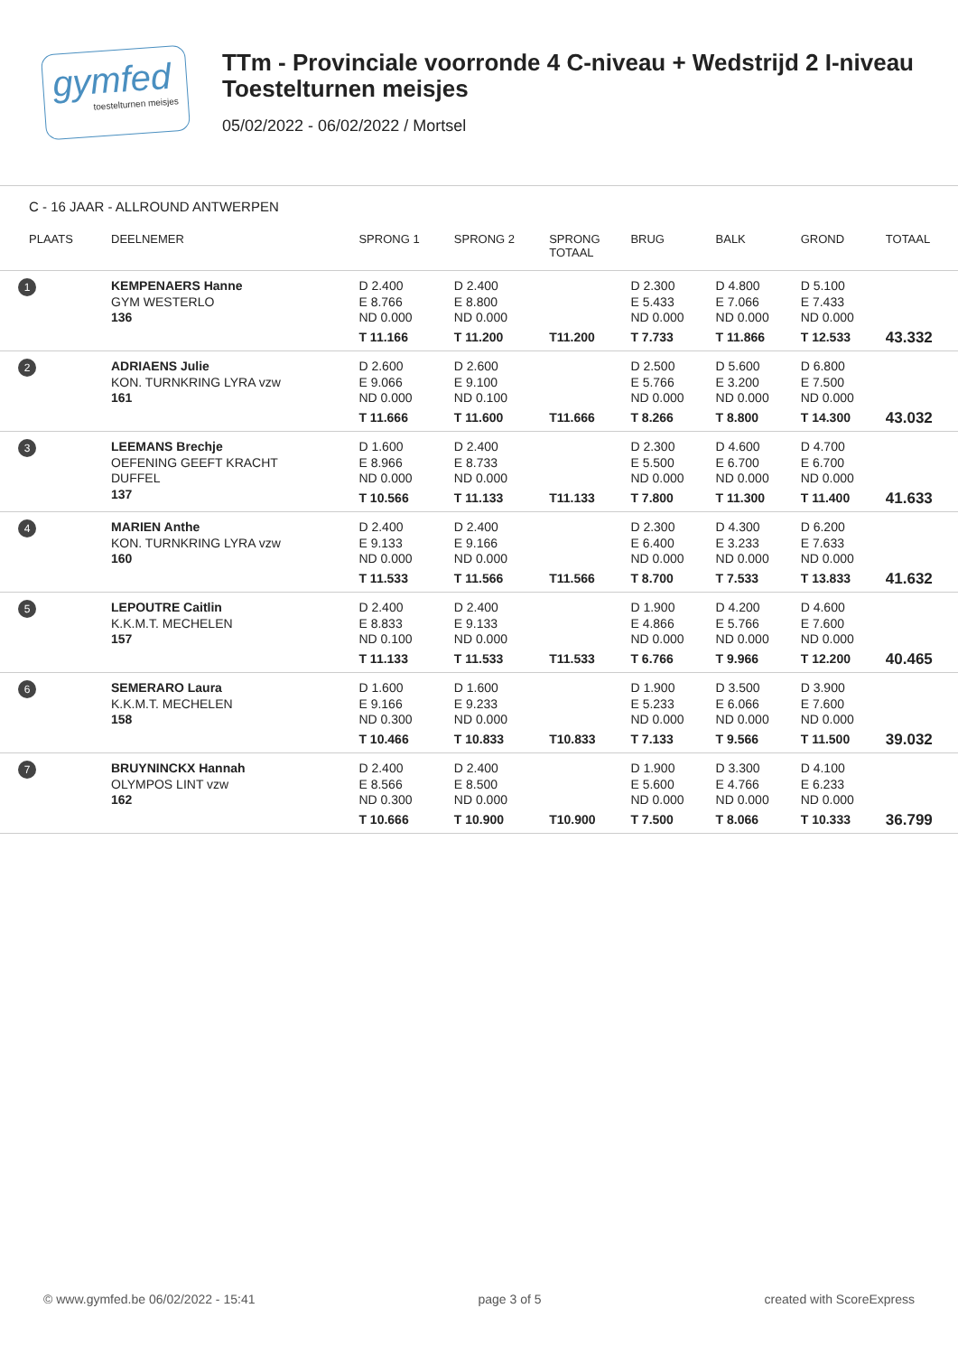gymfed
toestelturnen meisjes
TTm - Provinciale voorronde 4 C-niveau + Wedstrijd 2 I-niveau
Toestelturnen meisjes
05/02/2022 - 06/02/2022 / Mortsel
C - 16 JAAR - ALLROUND ANTWERPEN
| PLAATS | DEELNEMER | SPRONG 1 | SPRONG 2 | SPRONG TOTAAL | BRUG | BALK | GROND | TOTAAL |
| --- | --- | --- | --- | --- | --- | --- | --- | --- |
| 1 | KEMPENAERS Hanne GYM WESTERLO 136 | D 2.400 E 8.766 ND 0.000 T 11.166 | D 2.400 E 8.800 ND 0.000 T 11.200 | T11.200 | D 2.300 E 5.433 ND 0.000 T 7.733 | D 4.800 E 7.066 ND 0.000 T 11.866 | D 5.100 E 7.433 ND 0.000 T 12.533 | 43.332 |
| 2 | ADRIAENS Julie KON. TURNKRING LYRA vzw 161 | D 2.600 E 9.066 ND 0.000 T 11.666 | D 2.600 E 9.100 ND 0.100 T 11.600 | T11.666 | D 2.500 E 5.766 ND 0.000 T 8.266 | D 5.600 E 3.200 ND 0.000 T 8.800 | D 6.800 E 7.500 ND 0.000 T 14.300 | 43.032 |
| 3 | LEEMANS Brechje OEFENING GEEFT KRACHT DUFFEL 137 | D 1.600 E 8.966 ND 0.000 T 10.566 | D 2.400 E 8.733 ND 0.000 T 11.133 | T11.133 | D 2.300 E 5.500 ND 0.000 T 7.800 | D 4.600 E 6.700 ND 0.000 T 11.300 | D 4.700 E 6.700 ND 0.000 T 11.400 | 41.633 |
| 4 | MARIEN Anthe KON. TURNKRING LYRA vzw 160 | D 2.400 E 9.133 ND 0.000 T 11.533 | D 2.400 E 9.166 ND 0.000 T 11.566 | T11.566 | D 2.300 E 6.400 ND 0.000 T 8.700 | D 4.300 E 3.233 ND 0.000 T 7.533 | D 6.200 E 7.633 ND 0.000 T 13.833 | 41.632 |
| 5 | LEPOUTRE Caitlin K.K.M.T. MECHELEN 157 | D 2.400 E 8.833 ND 0.100 T 11.133 | D 2.400 E 9.133 ND 0.000 T 11.533 | T11.533 | D 1.900 E 4.866 ND 0.000 T 6.766 | D 4.200 E 5.766 ND 0.000 T 9.966 | D 4.600 E 7.600 ND 0.000 T 12.200 | 40.465 |
| 6 | SEMERARO Laura K.K.M.T. MECHELEN 158 | D 1.600 E 9.166 ND 0.300 T 10.466 | D 1.600 E 9.233 ND 0.000 T 10.833 | T10.833 | D 1.900 E 5.233 ND 0.000 T 7.133 | D 3.500 E 6.066 ND 0.000 T 9.566 | D 3.900 E 7.600 ND 0.000 T 11.500 | 39.032 |
| 7 | BRUYNINCKX Hannah OLYMPOS LINT vzw 162 | D 2.400 E 8.566 ND 0.300 T 10.666 | D 2.400 E 8.500 ND 0.000 T 10.900 | T10.900 | D 1.900 E 5.600 ND 0.000 T 7.500 | D 3.300 E 4.766 ND 0.000 T 8.066 | D 4.100 E 6.233 ND 0.000 T 10.333 | 36.799 |
© www.gymfed.be 06/02/2022 - 15:41 page 3 of 5 created with ScoreExpress